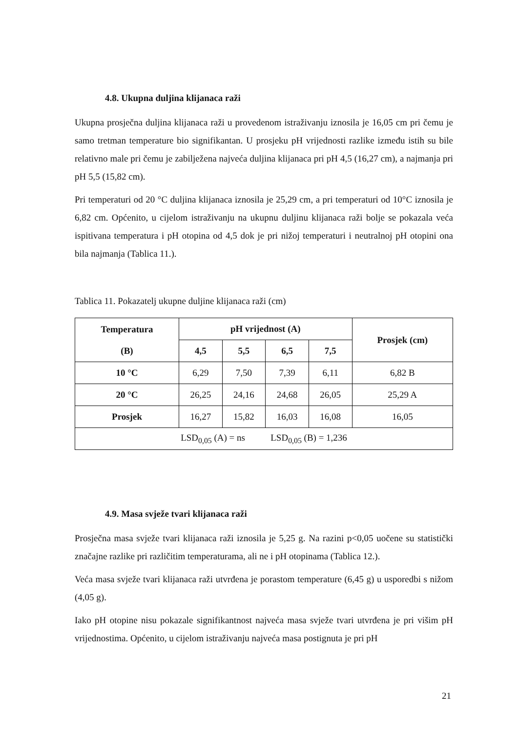4.8. Ukupna duljina klijanaca raži
Ukupna prosječna duljina klijanaca raži u provedenom istraživanju iznosila je 16,05 cm pri čemu je samo tretman temperature bio signifikantan. U prosjeku pH vrijednosti razlike između istih su bile relativno male pri čemu je zabilježena najveća duljina klijanaca pri pH 4,5 (16,27 cm), a najmanja pri pH 5,5 (15,82 cm).
Pri temperaturi od 20 °C duljina klijanaca iznosila je 25,29 cm, a pri temperaturi od 10°C iznosila je 6,82 cm. Općenito, u cijelom istraživanju na ukupnu duljinu klijanaca raži bolje se pokazala veća ispitivana temperatura i pH otopina od 4,5 dok je pri nižoj temperaturi i neutralnoj pH otopini ona bila najmanja (Tablica 11.).
Tablica 11. Pokazatelj ukupne duljine klijanaca raži (cm)
| Temperatura (B) | pH vrijednost (A) | | | | Prosjek (cm) |
| --- | --- | --- | --- | --- | --- |
| | 4,5 | 5,5 | 6,5 | 7,5 | |
| 10 °C | 6,29 | 7,50 | 7,39 | 6,11 | 6,82 B |
| 20 °C | 26,25 | 24,16 | 24,68 | 26,05 | 25,29 A |
| Prosjek | 16,27 | 15,82 | 16,03 | 16,08 | 16,05 |
| LSD<sub>0,05</sub> (A) = ns LSD<sub>0,05</sub> (B) = 1,236 | | | | | |
4.9. Masa svježe tvari klijanaca raži
Prosječna masa svježe tvari klijanaca raži iznosila je 5,25 g. Na razini p<0,05 uočene su statistički značajne razlike pri različitim temperaturama, ali ne i pH otopinama (Tablica 12.).
Veća masa svježe tvari klijanaca raži utvrđena je porastom temperature (6,45 g) u usporedbi s nižom (4,05 g).
Iako pH otopine nisu pokazale signifikantnost najveća masa svježe tvari utvrđena je pri višim pH vrijednostima. Općenito, u cijelom istraživanju najveća masa postignuta je pri pH
21